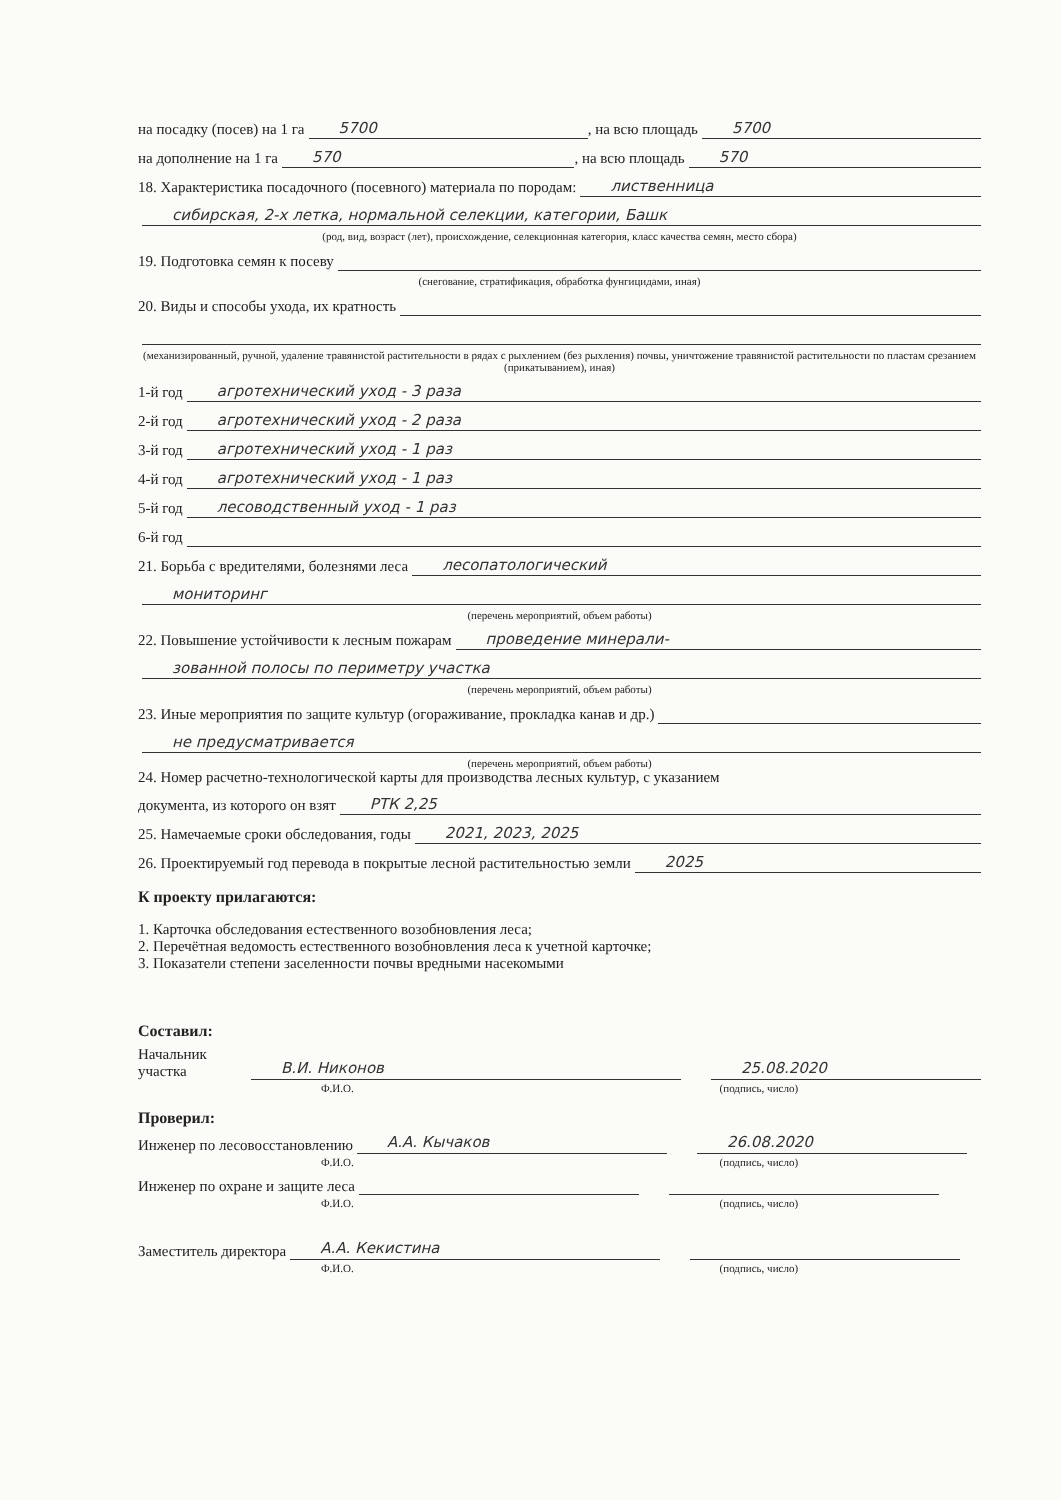на посадку (посев) на 1 га 5700, на всю площадь 5700
на дополнение на 1 га 570, на всю площадь 570
18. Характеристика посадочного (посевного) материала по породам: лиственница
сибирская, 2-х летка, нормальной селекции, категории, Башк
(род, вид, возраст (лет), происхождение, селекционная категория, класс качества семян, место сбора)
19. Подготовка семян к посеву
(снегование, стратификация, обработка фунгицидами, иная)
20. Виды и способы ухода, их кратность
(механизированный, ручной, удаление травянистой растительности в рядах с рыхлением (без рыхления) почвы, уничтожение травянистой растительности по пластам срезанием (прикатыванием), иная)
1-й год агротехнический уход - 3 раза
2-й год агротехнический уход - 2 раза
3-й год агротехнический уход - 1 раз
4-й год агротехнический уход - 1 раз
5-й год лесоводственный уход - 1 раз
6-й год
21. Борьба с вредителями, болезнями леса лесопатологический
мониторинг
(перечень мероприятий, объем работы)
22. Повышение устойчивости к лесным пожарам проведение минерали-
зованной полосы по периметру участка
(перечень мероприятий, объем работы)
23. Иные мероприятия по защите культур (огораживание, прокладка канав и др.)
не предусматривается
(перечень мероприятий, объем работы)
24. Номер расчетно-технологической карты для производства лесных культур, с указанием
документа, из которого он взят РТК 2,25
25. Намечаемые сроки обследования, годы 2021, 2023, 2025
26. Проектируемый год перевода в покрытые лесной растительностью земли 2025
К проекту прилагаются:
1. Карточка обследования естественного возобновления леса;
2. Перечётная ведомость естественного возобновления леса к учетной карточке;
3. Показатели степени заселенности почвы вредными насекомыми
Составил:
Начальник участка В.И. Никонов 25.08.2020
Ф.И.О. (подпись, число)
Проверил:
Инженер по лесовосстановлению А.А. Кычаков 26.08.2020
Ф.И.О. (подпись, число)
Инженер по охране и защите леса
Ф.И.О. (подпись, число)
Заместитель директора А.А. Кекистина
Ф.И.О. (подпись, число)